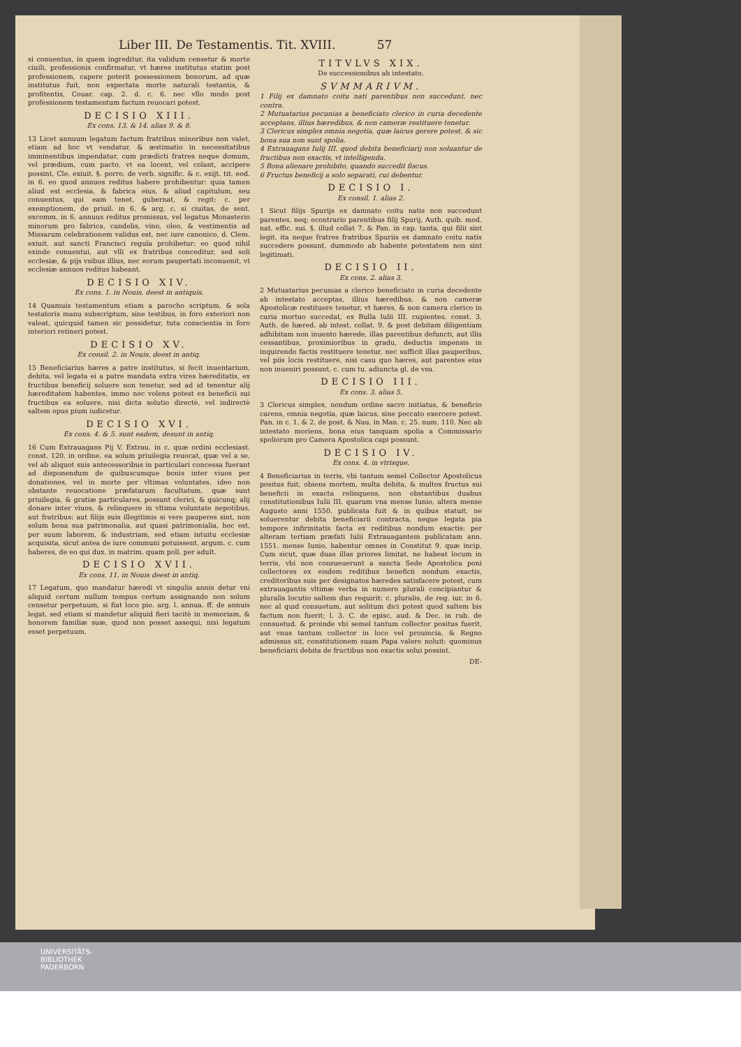Liber III. De Testamentis. Tit. XVIII. 57
si conuentus, in quem ingreditur, ita validum censetur & morte ciuili, professionis confirmatur, vt hæres institutus statim post professionem, capere poterit possessionem bonorum, ad quæ institutus fuit, non expectata morte naturali testantis, & profitentis, Couar. cap. 2. d. c. 6. nec vllo modo post professionem testamentum factum reuocari potest.
DECISIO XIII.
Ex cons. 13. & 14. alias 9. & 8.
13 Licet annuum legatum factum fratribus minoribus non valet, etiam ad hoc vt vendatur, & æstimatio in necessitatibus imminentibus impendatur, cum prædicti fratres neque domum, vel prædium, cum pacto, vt ea locent, vel colant, accipere possint, Cle. exiuit. §. porro. de verb. signific. & c. exijt. tit. eod. in 6. eo quod annuos reditus habere prohibentur: quia tamen aliud est ecclesia, & fabrica eius, & aliud capitulum, seu conuentus, qui eam tenet, gubernat, & regit: c. per exemptionem, de priuil. in 6. & arg. c. si ciuitas, de sent. excomm. in 6. annuus reditus promissus, vel legatus Monasterio minorum pro fabrica, candelis, vino, oleo, & vestimentis ad Missarum celebrationem validus est, nec iure canonico, d. Clem. exiuit. aut sancti Francisci regula prohibetur: eo quod nihil exinde conuentui, aut vlli ex fratribus conceditur, sed soli ecclesiæ, & pijs vsibus illius, nec eorum paupertati inconuenit, vt ecclesiæ annuos reditus habeant.
DECISIO XIV.
Ex cons. 1. in Nouis, deest in antiquis.
14 Quamuis testamentum etiam a parocho scriptum, & sola testatoris manu subscriptum, sine testibus, in foro exteriori non valeat, quicquid tamen sic possidetur, tuta conscientia in foro interiori retineri potest.
DECISIO XV.
Ex consil. 2. in Nouis, deest in antiq.
15 Beneficiarius hæres a patre institutus, si fecit inuentarium, debita, vel legata ei a patre mandata extra vires hæreditatis, ex fructibus beneficij soluere non tenetur, sed ad id tenentur alij hæreditatem habentes, immo nec volens potest ex beneficii sui fructibus ea soluere, nisi dicta solutio directè, vel indirectè saltem opus pium iudicetur.
DECISIO XVI.
Ex cons. 4. & 5. sunt eadem, desunt in antiq.
16 Cum Extrauagans Pij V. Extrau. in c. quæ ordini ecclesiast. const. 120. in ordine. ea solum priuilegia reuocat, quæ vel a se, vel ab aliquot suis antecessoribus in particulari concessa fuerant ad disponendum de quibuscumque bonis inter viuos per donationes, vel in morte per vltimas voluntates, ideo non obstante reuocatione præfatarum facultatum, quæ sunt priuilegia, & gratiæ particulares, possunt clerici, & quicunq; alij donare inter viuos, & relinquere in vltima voluntate nepotibus, aut fratribus: aut filijs suis illegitimis si vere pauperes sint, non solum bona sua patrimonalia, aut quasi patrimonialia, hoc est, per suum laborem, & industriam, sed etiam intuitu ecclesiæ acquisita, sicut antea de iure communi potuissent. argum. c. cum haberes, de eo qui dux. in matrim. quam poll. per adult.
DECISIO XVII.
Ex cons. 11. in Nouis deest in antiq.
17 Legatum, quo mandatur hæredi vt singulis annis detur vni aliquid certum nullum tempus certum assignando non solum censetur perpetuum, si fiat loco pio. arg. l. annua. ff. de annuis legat. sed etiam si mandetur aliquid fieri tacitè in memoriam, & honorem familiæ suæ, quod non posset assequi, nisi legatum esset perpetuum.
TITVLVS XIX.
De successionibus ab intestato.
SVMMARIVM.
1 Filij ex damnato coitu nati parentibus non succedunt, nec contra.
2 Mutuatarius pecunias a beneficiato clerico in curia decedente acceptans, illius hæredibus, & non cameræ restituere tenetur.
3 Clericus simplex omnia negotia, quæ laicus gerere potest, & sic bona sua non sunt spolia.
4 Extrauagans Iulij III. quod debita beneficiarij non soluantur de fructibus non exactis, vt intelligenda.
5 Bona alienare prohibito, quando succedit fiscus.
6 Fructus beneficij a solo separati, cui debentur.
DECISIO I.
Ex consil. 1. alias 2.
1 Sicut filijs Spurijs ex damnato coitu natis non succedunt parentes, neq; econtrario parentibus filij Spurij, Auth. quib. mod. nat. effic. sui. §. illud collat 7. & Pan. in cap. tanta, qui filii sint legit. ita neque fratres fratribus Spuriis ex damnato coitu natis succedere possunt, dummodo ab habente potestatem non sint legitimati.
DECISIO II.
Ex cons. 2. alias 3.
2 Mutuatarius pecunias a clerico beneficiato in curia decedente ab intestato acceptas, illius hæredibus, & non cameræ Apostolicæ restituere tenetur, vt hæres, & non camera clerico in curia mortuo succedat, ex Bulla Iulii III. cupientes. const. 3. Auth. de hæred. ab intest. collat. 9. & post debitam diligentiam adhibitam non inuento hærede, illas parentibus defuncti, aut illis cessantibus, proximioribus in gradu, deductis impensis in inquirendo factis restituere tenetur, nec sufficit illas pauperibus, vel piis locis restituere, nisi casu quo hæres, aut parentes eius non inueniri possunt, c. cum tu. adiuncta gl. de vsu.
DECISIO III.
Ex cons. 3. alias 5.
3 Clericus simplex, nondum ordine sacro initiatus, & beneficio carens, omnia negotia, quæ laicus, sine peccato exercere potest. Pan. in c. 1. & 2. de post. & Nau. in Man. c. 25. num. 110. Nec ab intestato moriens, bona eius tanquam spolia a Commissario spoliorum pro Camera Apostolica capi possunt.
DECISIO IV.
Ex cons. 4. in vtrisque.
4 Beneficiarius in terris, vbi tantum semel Collector Apostolicus positus fuit, obiens mortem, multa debita, & multos fructus sui beneficii in exacta relinquens, non obstantibus duabus constitutionibus Iulii III. quarum vna mense Iunio, altera mense Augusto anni 1550. publicata fuit & in quibus statuit, ne soluerentur debita beneficiarii contracta, neque legata pia tempore infirmitatis facta ex reditibus nondum exactis: per alteram tertiam præfati Iulii Extrauagantem publicatam ann. 1551. mense Iunio, habentur omnes in Constitut 9. quæ incip. Cum sicut, quæ duas illas priores limitat, ne habeat locum in terris, vbi non consueuerunt a sancta Sede Apostolica poni collectores ex eisdem reditibus beneficii nondum exactis, creditoribus suis per designatos hæredes satisfacere potest, cum extrauagantis vltimæ verba in numero plurali concipiantur & pluralis locutio saltem duo requirit: c. pluralis, de reg. iur. in 6. nec al quid consuetum, aut solitum dici potest quod saltem bis factum non fuerit; l. 3. C. de episc. aud. & Dec. in rub. de consuetud. & proinde vbi semel tantum collector positus fuerit, aut vnus tantum collector in loco vel prouincia, & Regno admissus sit, constitutionem suam Papa valere noluit: quominus beneficiarii debita de fructibus non exactis solui possint.
DE-
UNIVERSITÄTS-
BIBLIOTHEK
PADERBORN